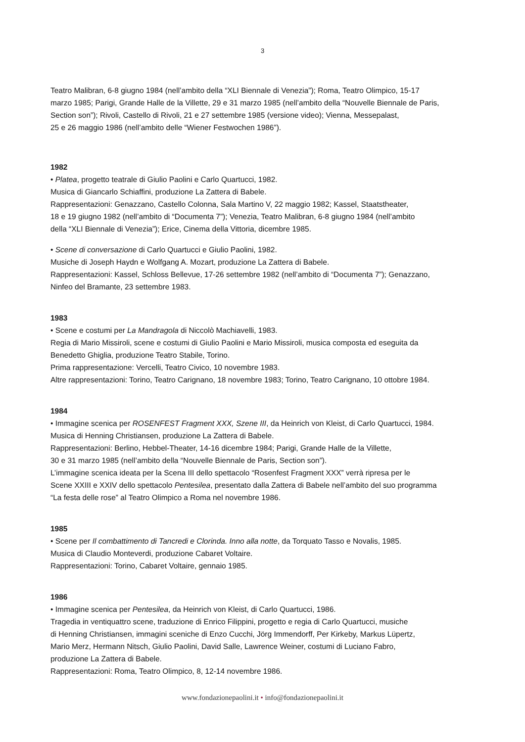3
Teatro Malibran, 6-8 giugno 1984 (nell’ambito della “XLI Biennale di Venezia”); Roma, Teatro Olimpico, 15-17
marzo 1985; Parigi, Grande Halle de la Villette, 29 e 31 marzo 1985 (nell’ambito della “Nouvelle Biennale de Paris,
Section son”); Rivoli, Castello di Rivoli, 21 e 27 settembre 1985 (versione video); Vienna, Messepalast,
25 e 26 maggio 1986 (nell’ambito delle “Wiener Festwochen 1986”).
1982
• Platea, progetto teatrale di Giulio Paolini e Carlo Quartucci, 1982.
Musica di Giancarlo Schiaffini, produzione La Zattera di Babele.
Rappresentazioni: Genazzano, Castello Colonna, Sala Martino V, 22 maggio 1982; Kassel, Staatstheater,
18 e 19 giugno 1982 (nell’ambito di “Documenta 7”); Venezia, Teatro Malibran, 6-8 giugno 1984 (nell’ambito
della “XLI Biennale di Venezia”); Erice, Cinema della Vittoria, dicembre 1985.
• Scene di conversazione di Carlo Quartucci e Giulio Paolini, 1982.
Musiche di Joseph Haydn e Wolfgang A. Mozart, produzione La Zattera di Babele.
Rappresentazioni: Kassel, Schloss Bellevue, 17-26 settembre 1982 (nell’ambito di “Documenta 7”); Genazzano,
Ninfeo del Bramante, 23 settembre 1983.
1983
• Scene e costumi per La Mandragola di Niccolò Machiavelli, 1983.
Regia di Mario Missiroli, scene e costumi di Giulio Paolini e Mario Missiroli, musica composta ed eseguita da
Benedetto Ghiglia, produzione Teatro Stabile, Torino.
Prima rappresentazione: Vercelli, Teatro Civico, 10 novembre 1983.
Altre rappresentazioni: Torino, Teatro Carignano, 18 novembre 1983; Torino, Teatro Carignano, 10 ottobre 1984.
1984
• Immagine scenica per ROSENFEST Fragment XXX, Szene III, da Heinrich von Kleist, di Carlo Quartucci, 1984.
Musica di Henning Christiansen, produzione La Zattera di Babele.
Rappresentazioni: Berlino, Hebbel-Theater, 14-16 dicembre 1984; Parigi, Grande Halle de la Villette,
30 e 31 marzo 1985 (nell’ambito della “Nouvelle Biennale de Paris, Section son”).
L’immagine scenica ideata per la Scena III dello spettacolo “Rosenfest Fragment XXX” verrà ripresa per le
Scene XXIII e XXIV dello spettacolo Pentesilea, presentato dalla Zattera di Babele nell’ambito del suo programma
“La festa delle rose” al Teatro Olimpico a Roma nel novembre 1986.
1985
• Scene per Il combattimento di Tancredi e Clorinda. Inno alla notte, da Torquato Tasso e Novalis, 1985.
Musica di Claudio Monteverdi, produzione Cabaret Voltaire.
Rappresentazioni: Torino, Cabaret Voltaire, gennaio 1985.
1986
• Immagine scenica per Pentesilea, da Heinrich von Kleist, di Carlo Quartucci, 1986.
Tragedia in ventiquattro scene, traduzione di Enrico Filippini, progetto e regia di Carlo Quartucci, musiche
di Henning Christiansen, immagini sceniche di Enzo Cucchi, Jörg Immendorff, Per Kirkeby, Markus Lüpertz,
Mario Merz, Hermann Nitsch, Giulio Paolini, David Salle, Lawrence Weiner, costumi di Luciano Fabro,
produzione La Zattera di Babele.
Rappresentazioni: Roma, Teatro Olimpico, 8, 12-14 novembre 1986.
www.fondazionepaolini.it • info@fondazionepaolini.it